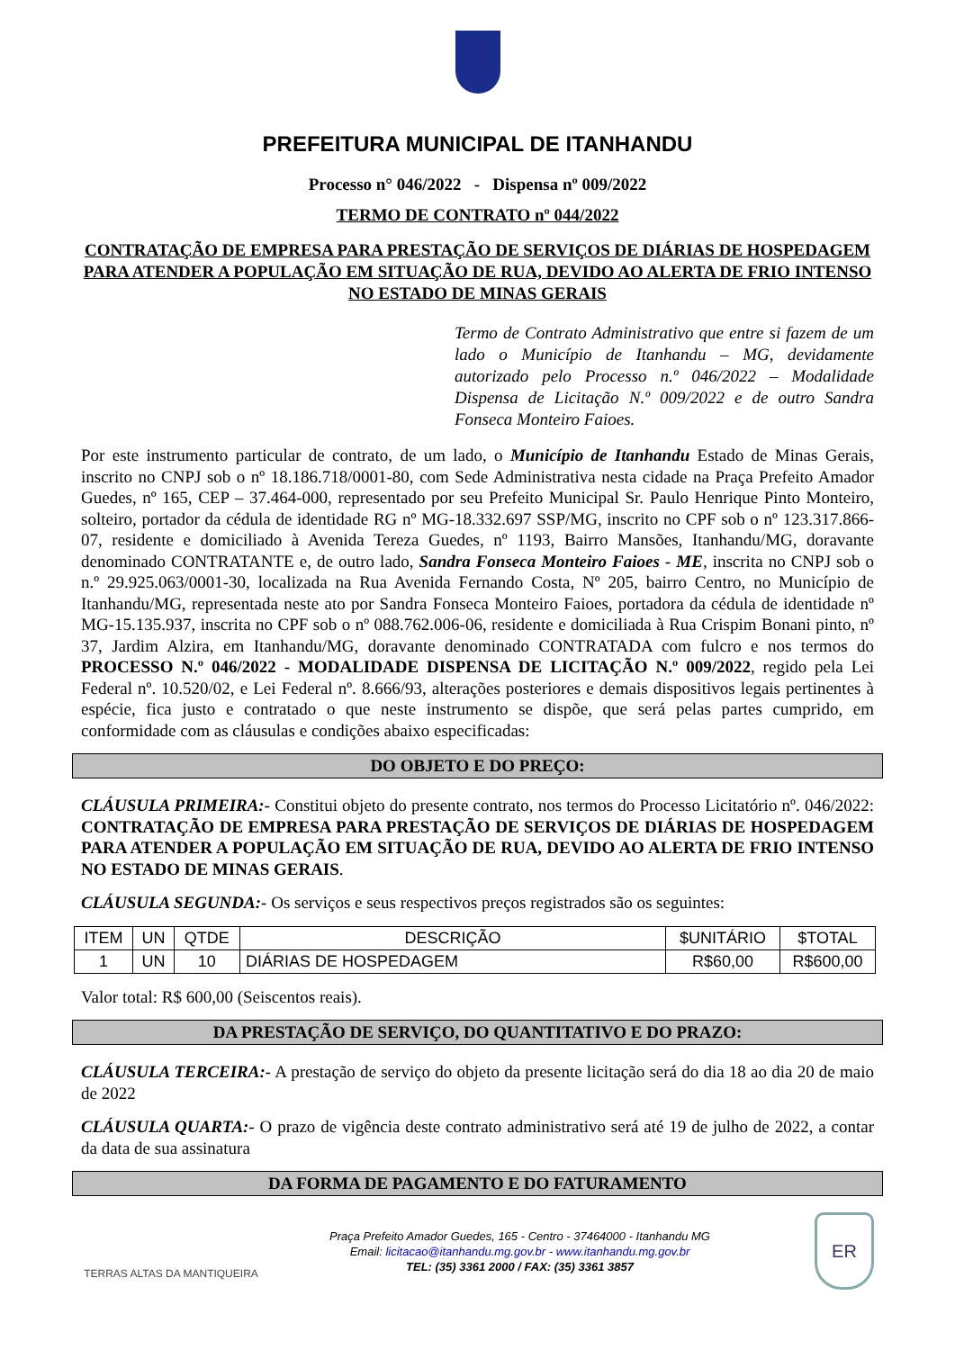PREFEITURA MUNICIPAL DE ITANHANDU
Processo n° 046/2022 - Dispensa nº 009/2022
TERMO DE CONTRATO nº 044/2022
CONTRATAÇÃO DE EMPRESA PARA PRESTAÇÃO DE SERVIÇOS DE DIÁRIAS DE HOSPEDAGEM PARA ATENDER A POPULAÇÃO EM SITUAÇÃO DE RUA, DEVIDO AO ALERTA DE FRIO INTENSO NO ESTADO DE MINAS GERAIS
Termo de Contrato Administrativo que entre si fazem de um lado o Município de Itanhandu – MG, devidamente autorizado pelo Processo n.º 046/2022 – Modalidade Dispensa de Licitação N.º 009/2022 e de outro Sandra Fonseca Monteiro Faioes.
Por este instrumento particular de contrato, de um lado, o Município de Itanhandu Estado de Minas Gerais, inscrito no CNPJ sob o nº 18.186.718/0001-80, com Sede Administrativa nesta cidade na Praça Prefeito Amador Guedes, nº 165, CEP – 37.464-000, representado por seu Prefeito Municipal Sr. Paulo Henrique Pinto Monteiro, solteiro, portador da cédula de identidade RG nº MG-18.332.697 SSP/MG, inscrito no CPF sob o nº 123.317.866-07, residente e domiciliado à Avenida Tereza Guedes, nº 1193, Bairro Mansões, Itanhandu/MG, doravante denominado CONTRATANTE e, de outro lado, Sandra Fonseca Monteiro Faioes - ME, inscrita no CNPJ sob o n.º 29.925.063/0001-30, localizada na Rua Avenida Fernando Costa, Nº 205, bairro Centro, no Município de Itanhandu/MG, representada neste ato por Sandra Fonseca Monteiro Faioes, portadora da cédula de identidade nº MG-15.135.937, inscrita no CPF sob o nº 088.762.006-06, residente e domiciliada à Rua Crispim Bonani pinto, nº 37, Jardim Alzira, em Itanhandu/MG, doravante denominado CONTRATADA com fulcro e nos termos do PROCESSO N.º 046/2022 - MODALIDADE DISPENSA DE LICITAÇÃO N.º 009/2022, regido pela Lei Federal nº. 10.520/02, e Lei Federal nº. 8.666/93, alterações posteriores e demais dispositivos legais pertinentes à espécie, fica justo e contratado o que neste instrumento se dispõe, que será pelas partes cumprido, em conformidade com as cláusulas e condições abaixo especificadas:
DO OBJETO E DO PREÇO:
CLÁUSULA PRIMEIRA:- Constitui objeto do presente contrato, nos termos do Processo Licitatório nº. 046/2022: CONTRATAÇÃO DE EMPRESA PARA PRESTAÇÃO DE SERVIÇOS DE DIÁRIAS DE HOSPEDAGEM PARA ATENDER A POPULAÇÃO EM SITUAÇÃO DE RUA, DEVIDO AO ALERTA DE FRIO INTENSO NO ESTADO DE MINAS GERAIS.
CLÁUSULA SEGUNDA:- Os serviços e seus respectivos preços registrados são os seguintes:
| ITEM | UN | QTDE | DESCRIÇÃO | $UNITÁRIO | $TOTAL |
| --- | --- | --- | --- | --- | --- |
| 1 | UN | 10 | DIÁRIAS DE HOSPEDAGEM | R$60,00 | R$600,00 |
Valor total: R$ 600,00 (Seiscentos reais).
DA PRESTAÇÃO DE SERVIÇO, DO QUANTITATIVO E DO PRAZO:
CLÁUSULA TERCEIRA:- A prestação de serviço do objeto da presente licitação será do dia 18 ao dia 20 de maio de 2022
CLÁUSULA QUARTA:- O prazo de vigência deste contrato administrativo será até 19 de julho de 2022, a contar da data de sua assinatura
DA FORMA DE PAGAMENTO E DO FATURAMENTO
TERRAS ALTAS DA MANTIQUEIRA
Praça Prefeito Amador Guedes, 165 - Centro - 37464000 - Itanhandu MG
Email: licitacao@itanhandu.mg.gov.br - www.itanhandu.mg.gov.br
TEL: (35) 3361 2000 / FAX: (35) 3361 3857
ER